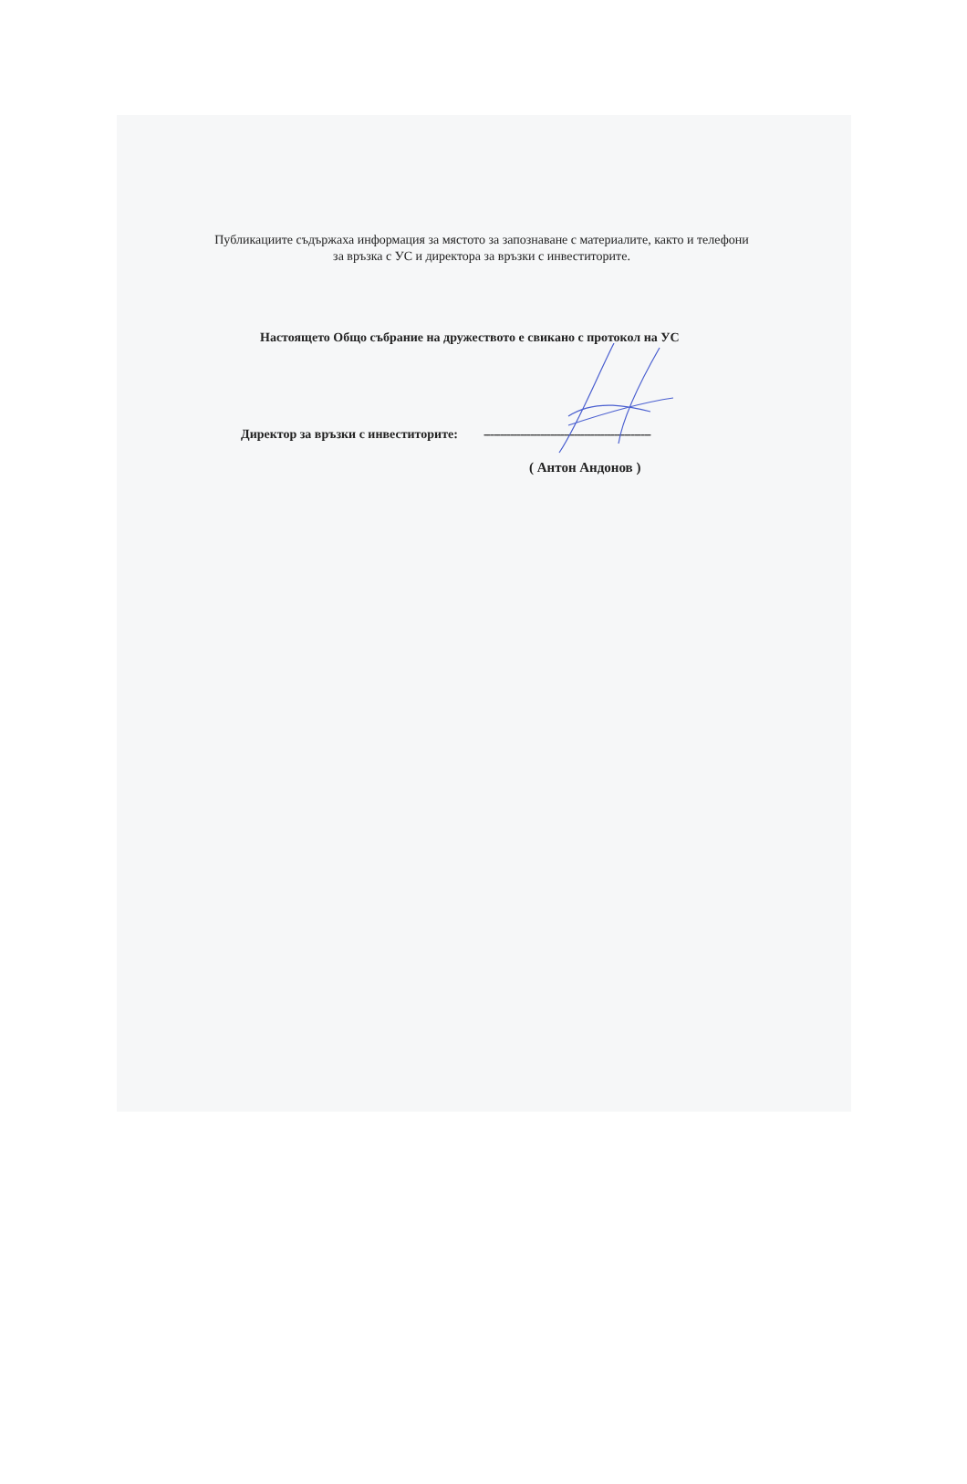Публикациите съдържаха информация за мястото за запознаване с материалите, както и телефони за връзка с УС и директора за връзки с инвеститорите.
Настоящето Общо събрание на дружеството е свикано с протокол на УС
Директор за връзки с инвеститорите: --------------------------------------------------
( Антон Андонов )